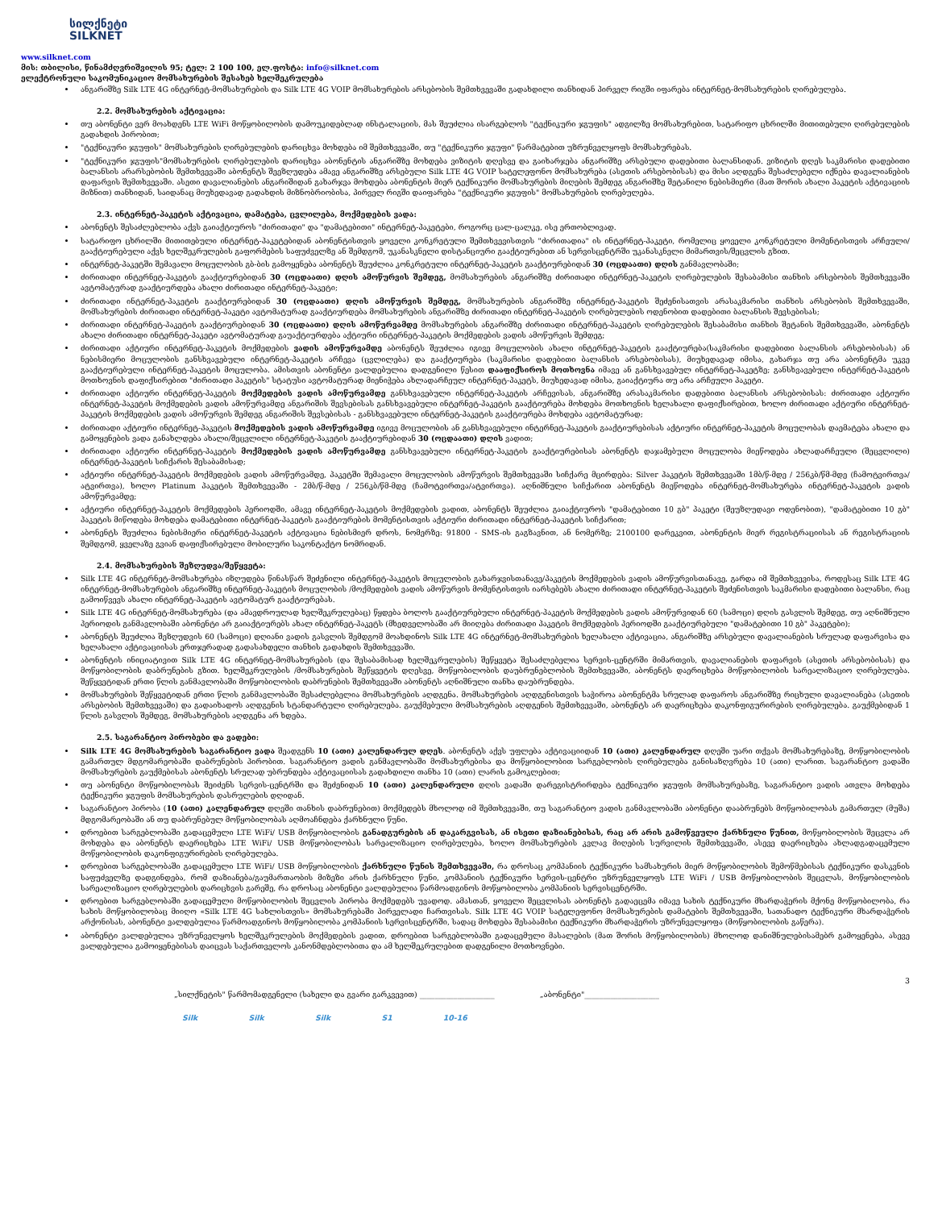სილქნეტი
SILKNET
www.silknet.com
მის: თბილისი, წინამძღვრიშვილის 95; ტელ: 2 100 100, ელ.ფოსტა: info@silknet.com
ელექტრონული საკომუნიკაციო მომსახურების შესახებ ხელშეკრულება
ანგარიშზე Silk LTE 4G ინტერნეტ-მომსახურების და Silk LTE 4G VOIP მომსახურების არსებობის შემთხვევაში გადახდილი თანხიდან პირველ რიგში იფარება ინტერნეტ-მომსახურების ღირებულება.
2.2. მომსახურების აქტივაცია:
თუ აბონენტი ვერ მოახდენს LTE WiFi მოწყობილობის დამოუკიდებლად ინსტალაციის, მას შეუძლია ისარგებლოს "ტექნიკური ჯგუფის" ადგილზე მომსახურებით, სატარიფო ცხრილში მითითებული ღირებულების გადახდის პირობით;
"ტექნიკური ჯგუფის" მომსახურების ღირებულების დარიცხვა მოხდება იმ შემთხვევაში, თუ "ტექნიკური ჯგუფი" წარმატებით უზრუნველყოფს მომსახურებას.
"ტექნიკური ჯგუფის"მომსახურების ღირებულების დარიცხვა აბონენტის ანგარიშზე მოხდება ვიზიტის დღესვე და გაიხარჯება ანგარიშზე არსებული დადებითი ბალანსიდან. ვიზიტის დღეს საკმარისი დადებითი ბალანსის არარსებობის შემთხვევაში აბონენტს შეეზღუდება ამავე ანგარიშზე არსებული Silk LTE 4G VOIP სატელეფონო მომსახურება (ასეთის არსებობისას) და მისი აღდგენა შესაძლებელი იქნება დავალიანების დაფარვის შემთხვევაში. ასეთი დავალიანების ანგარიშიდან გახარჯვა მოხდება აბონენტის მიერ ტექნიკური მომსახურების მიღების შემდეგ ანგარიშზე შეტანილი ნებისმიერი (მათ შორის ახალი პაკეტის აქტივაციის მიზნით) თანხიდან, საიდანაც მიუხედავად გადახდის მიზნობრიობისა, პირველ რიგში დაიფარება "ტექნიკური ჯგუფის" მომსახურების ღირებულება.
2.3. ინტერნეტ-პაკეტის აქტივაცია, დამატება, ცვლილება, მოქმედების ვადა:
აბონენტს შესაძლებლობა აქვს გაიაქტიუროს "ძირითადი" და "დამატებითი" ინტერნეტ-პაკეტები, როგორც ცალ-ცალკე, ისე ერთობლივად.
სატარიფო ცხრილში მითითებული ინტერნეტ-პაკეტებიდან აბონენტისთვის ყოველი კონკრეტული შემთხვევისთვის "ძირითადია" ის ინტერნეტ-პაკეტი, რომელიც ყოველი კონკრეტული მომენტისთვის არჩეული/გააქტიურებული აქვს ხელშეკრულების გაფორმების საფუძველზე ან შემდგომ, უკანასკნელი დისტანციური გააქტიურებით ან სერვისცენტრში უკანასკნელი მიმართვის/შეცვლის გზით.
ინტერნეტ-პაკეტში შემავალი მოცულობის გბ-ბის გამოყენება აბონენტს შეუძლია კონკრეტული ინტერნეტ-პაკეტის გააქტიურებიდან 30 (ოცდაათი) დღის განმავლობაში;
ძირითადი ინტერნეტ-პაკეტის გააქტიურებიდან 30 (ოცდაათი) დღის ამოწურვის შემდეგ, მომსახურების ანგარიშზე ძირითადი ინტერნეტ-პაკეტის ღირებულების შესაბამისი თანხის არსებობის შემთხვევაში ავტომატურად გააქტიურდება ახალი ძირითადი ინტერნეტ-პაკეტი;
ძირითადი ინტერნეტ-პაკეტის გააქტიურებიდან 30 (ოცდაათი) დღის ამოწურვის შემდეგ, მომსახურების ანგარიშზე ინტერნეტ-პაკეტის შეძენისათვის არასაკმარისი თანხის არსებობის შემთხვევაში, მომსახურების ძირითადი ინტერნეტ-პაკეტი ავტომატურად გააქტიურდება მომსახურების ანგარიშზე ძირითადი ინტერნეტ-პაკეტის ღირებულების ოდენობით დადებითი ბალანსის შევსებისას;
ძირითადი ინტერნეტ-პაკეტის გააქტიურებიდან 30 (ოცდაათი) დღის ამოწურვამდე მომსახურების ანგარიშზე ძირითადი ინტერნეტ-პაკეტის ღირებულების შესაბამისი თანხის შეტანის შემთხვევაში, აბონენტს ახალი ძირითადი ინტერნეტ-პაკეტი ავტომატურად გაუაქტიურდება აქტიური ინტერნეტ-პაკეტის მოქმედების ვადის ამოწურვის შემდეგ;
ძირითადი აქტიური ინტერნეტ-პაკეტის მოქმედების ვადის ამოწურვამდე აბონენტს შეუძლია იგივე მოცულობის ახალი ინტერნეტ-პაკეტის გააქტიურება(საკმარისი დადებითი ბალანსის არსებობისას) ან ნებისმიერი მოცულობის განსხვავებული ინტერნეტ-პაკეტის არჩევა (ცვლილება) და გააქტიურება (საკმარისი დადებითი ბალანსის არსებობისას), მიუხედავად იმისა, გახარჯა თუ არა აბონენტმა უკვე გააქტიურებული ინტერნეტ-პაკეტის მოცულობა. ამისთვის აბონენტი ვალდებულია დადგენილი წესით დააფიქსიროს მოთხოვნა იმავე ან განსხვავებულ ინტერნეტ-პაკეტზე; განსხვავებული ინტერნეტ-პაკეტის მოთხოვნის დაფიქსირებით "ძირითადი პაკეტის" სტატუსი ავტომატურად მიენიჭება ახლადარჩეულ ინტერნეტ-პაკეტს, მიუხედავად იმისა, გაიაქტიურა თუ არა არჩეული პაკეტი.
ძირითადი აქტიური ინტერნეტ-პაკეტის მოქმედების ვადის ამოწურვამდე განსხვავებული ინტერნეტ-პაკეტის არჩევისას, ანგარიშზე არასაკმარისი დადებითი ბალანსის არსებობისას: ძირითადი აქტიური ინტერნეტ-პაკეტის მოქმედების ვადის ამოწურვამდე ანგარიშის შევსებისას განსხვავებული ინტერნეტ-პაკეტის გააქტიურება მოხდება მოთხოვნის ხელახალი დაფიქსირებით, ხოლო ძირითადი აქტიური ინტერნეტ-პაკეტის მოქმედების ვადის ამოწურვის შემდეგ ანგარიშის შევსებისას - განსხვავებული ინტერნეტ-პაკეტის გააქტიურება მოხდება ავტომატურად;
ძირითადი აქტიური ინტერნეტ-პაკეტის მოქმედების ვადის ამოწურვამდე იგივე მოცულობის ან განსხვავებული ინტერნეტ-პაკეტის გააქტიურებისას აქტიური ინტერნეტ-პაკეტის მოცულობას დაემატება ახალი და გამოყენების ვადა განახლდება ახალი/შეცვლილი ინტერნეტ-პაკეტის გააქტიურებიდან 30 (ოცდაათი) დღის ვადით;
ძირითადი აქტიური ინტერნეტ-პაკეტის მოქმედების ვადის ამოწურვამდე განსხვავებული ინტერნეტ-პაკეტის გააქტიურებისას აბონენტს დაჯამებული მოცულობა მიეწოდება ახლადარჩეული (შეცვლილი) ინტერნეტ-პაკეტის სიჩქარის შესაბამისად;
აქტიური ინტერნეტ-პაკეტის მოქმედების ვადის ამოწურვამდე, პაკეტში შემავალი მოცულობის ამოწურვის შემთხვევაში სიჩქარე მცირდება: Silver პაკეტის შემთხვევაში 1მბ/წ-მდე / 256კბ/წმ-მდე (ჩამოტვირთვა/ატვირთვა), ხოლო Platinum პაკეტის შემთხვევაში - 2მბ/წ-მდე / 256კბ/წმ-მდე (ჩამოტვირთვა/ატვირთვა). აღნიშნული სიჩქარით აბონენტს მიეწოდება ინტერნეტ-მომსახურება ინტერნეტ-პაკეტის ვადის ამოწურვამდე;
აქტიური ინტერნეტ-პაკეტის მოქმედების პერიოდში, ამავე ინტერნეტ-პაკეტის მოქმედების ვადით, აბონენტს შეუძლია გაიაქტიუროს "დამატებითი 10 გბ" პაკეტი (შეუზღუდავი ოდენობით), "დამატებითი 10 გბ" პაკეტის მიწოდება მოხდება დამატებითი ინტერნეტ-პაკეტის გააქტიურების მომენტისთვის აქტიური ძირითადი ინტერნეტ-პაკეტის სიჩქარით;
აბონენტს შეუძლია ნებისმიერი ინტერნეტ-პაკეტის აქტივაცია ნებისმიერ დროს, ნომერზე: 91800 - SMS-ის გაგზავნით, ან ნომერზე; 2100100 დარეკვით, აბონენტის მიერ რეგისტრაციისას ან რეგისტრაციის შემდგომ, ყველაზე გვიან დაფიქსირებული მობილური საკონტაქტო ნომრიდან.
2.4. მომსახურების შეზღუდვა/შეწყვეტა:
Silk LTE 4G ინტერნეტ-მომსახურება იზღუდება წინასწარ შეძენილი ინტერნეტ-პაკეტის მოცულობის გახარჯვისთანავე/პაკეტის მოქმედების ვადის ამოწურვისთანავე, გარდა იმ შემთხვევისა, როდესაც Silk LTE 4G ინტერნეტ-მომსახურების ანგარიშზე ინტერნეტ-პაკეტის მოცულობის /მოქმედების ვადის ამოწურვის მომენტისთვის იარსებებს ახალი ძირითადი ინტერნეტ-პაკეტის შეძენისთვის საკმარისი დადებითი ბალანსი, რაც გამოიწვევს ახალი ინტერნეტ-პაკეტის ავტომატურ გააქტიურებას.
Silk LTE 4G ინტერნეტ-მომსახურება (და ამავდროულად ხელშეკრულებაც) წყდება ბოლოს გააქტიურებული ინტერნეტ-პაკეტის მოქმედების ვადის ამოწურვიდან 60 (სამოცი) დღის გასვლის შემდეგ, თუ აღნიშნული პერიოდის განმავლობაში აბონენტი არ გაიაქტიურებს ახალ ინტერნეტ-პაკეტს (მხედველობაში არ მიიღება ძირითადი პაკეტის მოქმედების პერიოდში გააქტიურებული "დამატებითი 10 გბ" პაკეტები);
აბონენტს შეუძლია შეზღუდვის 60 (სამოცი) დღიანი ვადის გასვლის შემდგომ მოახდინოს Silk LTE 4G ინტერნეტ-მომსახურების ხელახალი აქტივაცია, ანგარიშზე არსებული დავალიანების სრულად დაფარვისა და ხელახალი აქტივაციისას ერთჯერადად გადასახდელი თანხის გადახდის შემთხვევაში.
აბონენტის ინიციატივით Silk LTE 4G ინტერნეტ-მომსახურების (და შესაბამისად ხელშეკრულების) შეწყვეტა შესაძლებელია სერვის-ცენტრში მიმართვის, დავალიანების დაფარვის (ასეთის არსებობისას) და მოწყობილობის დაბრუნების გზით. ხელშეკრულების /მომსახურების შეწყვეტის დღესვე, მოწყობილობის დაუბრუნებლობის შემთხვევაში, აბონენტს დაერიცხება მოწყობილობის სარეალიზაციო ღირებულება. შეწყვეტიდან ერთი წლის განმავლობაში მოწყობილობის დაბრუნების შემთხვევაში აბონენტს აღნიშნული თანხა დაუბრუნდება.
მომსახურების შეწყვეტიდან ერთი წლის განმავლობაში შესაძლებელია მომსახურების აღდგენა. მომსახურების აღდგენისთვის საჭიროა აბონენტმა სრულად დაფაროს ანგარიშზე რიცხული დავალიანება (ასეთის არსებობის შემთხვევაში) და გადაიხადოს აღდგენის სტანდარტული ღირებულება. გაუქმებული მომსახურების აღდგენის შემთხვევაში, აბონენტს არ დაერიცხება დაკონფიგურირების ღირებულება. გაუქმებიდან 1 წლის გასვლის შემდეგ, მომსახურების აღდგენა არ ხდება.
2.5. საგარანტიო პირობები და ვადები:
Silk LTE 4G მომსახურების საგარანტიო ვადა შეადგენს 10 (ათი) კალენდარულ დღეს. აბონენტს აქვს უფლება აქტივაციიდან 10 (ათი) კალენდარულ დღეში უარი თქვას მომსახურებაზე, მოწყობილობის გამართულ მდგომარეობაში დაბრუნების პირობით. საგარანტიო ვადის განმავლობაში მომსახურებისა და მოწყობილობით სარგებლობის ღირებულება განისაზღვრება 10 (ათი) ლარით. საგარანტიო ვადაში მომსახურების გაუქმებისას აბონენტს სრულად უბრუნდება აქტივაციისას გადახდილი თანხა 10 (ათი) ლარის გამოკლებით;
თუ აბონენტი მოწყობილობას შეიძენს სერვის-ცენტრში და შეძენიდან 10 (ათი) კალენდარული დღის ვადაში დარეგისტრირდება ტექნიკური ჯგუფის მომსახურებაზე, საგარანტიო ვადის ათვლა მოხდება ტექნიკური ჯგუფის მომსახურების დასრულების დღიდან.
საგარანტიო პირობა (10 (ათი) კალენდარულ დღეში თანხის დაბრუნებით) მოქმედებს მხოლოდ იმ შემთხვევაში, თუ საგარანტიო ვადის განმავლობაში აბონენტი დააბრუნებს მოწყობილობას გამართულ (მუშა) მდგომარეობაში ან თუ დაბრუნებულ მოწყობილობას აღმოაჩნდება ქარხნული წუნი.
დროებით სარგებლობაში გადაცემული LTE WiFi/ USB მოწყობილობის განადგურების ან დაკარგვისას, ან ისეთი დაზიანებისას, რაც არ არის გამოწვეული ქარხნული წუნით, მოწყობილობის შეცვლა არ მოხდება და აბონენტს დაერიცხება LTE WiFi/ USB მოწყობილობას სარეალიზაციო ღირებულება, ხოლო მომსახურების კვლავ მიღების სურვილის შემთხვევაში, ასევე დაერიცხება ახლადგადაცემული მოწყობილობის დაკონფიგურირების ღირებულება.
დროებით სარგებლობაში გადაცემული LTE WiFi/ USB მოწყობილობის ქარხნული წუნის შემთხვევაში, რა დროსაც კომპანიის ტექნიკური სამსახურის მიერ მოწყობილობის შემოწმებისას ტექნიკური დასკვნის საფუძველზე დადგინდება, რომ დაზიანება/გაუმართაობის მიზეზი არის ქარხნული წუნი, კომპანიის ტექნიკური სერვის-ცენტრი უზრუნველყოფს LTE WiFi / USB მოწყობილობის შეცვლას, მოწყობილობის სარეალიზაციო ღირებულების დარიცხვის გარეშე, რა დროსაც აბონენტი ვალდებულია წარმოადგინოს მოწყობილობა კომპანიის სერვისცენტრში.
დროებით სარგებლობაში გადაცემული მოწყობილობის შეცვლის პირობა მოქმედებს უვადოდ. ამასთან, ყოველი შეცვლისას აბონენტს გადაეცემა იმავე სახის ტექნიკური მხარდაჭერის მქონე მოწყობილობა, რა სახის მოწყობილობაც მიიღო «Silk LTE 4G სახლისთვის» მომსახურებაში პირველადი ჩართვისას. Silk LTE 4G VOIP სატელეფონო მომსახურების დამატების შემთხვევაში, სათანადო ტექნიკური მხარდაჭერის არქონისას, აბონენტი ვალდებულია წარმოადგინოს მოწყობილობა კომპანიის სერვისცენტრში, სადაც მოხდება შესაბამისი ტექნიკური მხარდაჭერის უზრუნველყოფა (მოწყობილობის გაწერა).
აბონენტი ვალდებულია უზრუნველყოს ხელშეკრულების მოქმედების ვადით, დროებით სარგებლობაში გადაცემული მასალების (მათ შორის მოწყობილობის) მხოლოდ დანიშნულებისამებრ გამოყენება, ასევე ვალდებულია გამოიყენებისას დაიცვას საქართველოს კანონმდებლობითა და ამ ხელშეკრულებით დადგენილი მოთხოვნები.
3
„სილქნეტის" წარმომადგენელი (სახელი და გვარი გარკვევით) ____________________ „აბონენტი"____________________
Silk Silk Silk S1 10-16